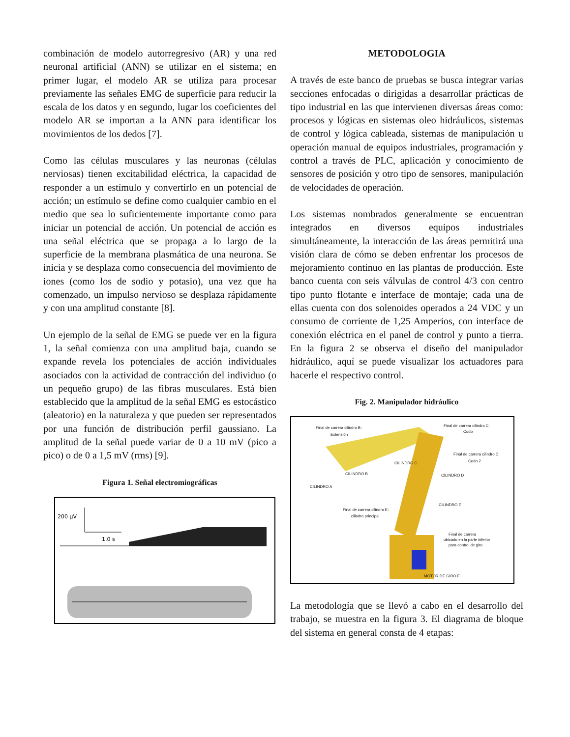combinación de modelo autorregresivo (AR) y una red neuronal artificial (ANN) se utilizar en el sistema; en primer lugar, el modelo AR se utiliza para procesar previamente las señales EMG de superficie para reducir la escala de los datos y en segundo, lugar los coeficientes del modelo AR se importan a la ANN para identificar los movimientos de los dedos [7].
Como las células musculares y las neuronas (células nerviosas) tienen excitabilidad eléctrica, la capacidad de responder a un estímulo y convertirlo en un potencial de acción; un estímulo se define como cualquier cambio en el medio que sea lo suficientemente importante como para iniciar un potencial de acción. Un potencial de acción es una señal eléctrica que se propaga a lo largo de la superficie de la membrana plasmática de una neurona. Se inicia y se desplaza como consecuencia del movimiento de iones (como los de sodio y potasio), una vez que ha comenzado, un impulso nervioso se desplaza rápidamente y con una amplitud constante [8].
Un ejemplo de la señal de EMG se puede ver en la figura 1, la señal comienza con una amplitud baja, cuando se expande revela los potenciales de acción individuales asociados con la actividad de contracción del individuo (o un pequeño grupo) de las fibras musculares. Está bien establecido que la amplitud de la señal EMG es estocástico (aleatorio) en la naturaleza y que pueden ser representados por una función de distribución perfil gaussiano. La amplitud de la señal puede variar de 0 a 10 mV (pico a pico) o de 0 a 1,5 mV (rms) [9].
Figura 1. Señal electromiográficas
200 µV
1.0 s
METODOLOGIA
A través de este banco de pruebas se busca integrar varias secciones enfocadas o dirigidas a desarrollar prácticas de tipo industrial en las que intervienen diversas áreas como: procesos y lógicas en sistemas oleo hidráulicos, sistemas de control y lógica cableada, sistemas de manipulación u operación manual de equipos industriales, programación y control a través de PLC, aplicación y conocimiento de sensores de posición y otro tipo de sensores, manipulación de velocidades de operación.
Los sistemas nombrados generalmente se encuentran integrados en diversos equipos industriales simultáneamente, la interacción de las áreas permitirá una visión clara de cómo se deben enfrentar los procesos de mejoramiento continuo en las plantas de producción. Este banco cuenta con seis válvulas de control 4/3 con centro tipo punto flotante e interface de montaje; cada una de ellas cuenta con dos solenoides operados a 24 VDC y un consumo de corriente de 1,25 Amperios, con interface de conexión eléctrica en el panel de control y punto a tierra. En la figura 2 se observa el diseño del manipulador hidráulico, aquí se puede visualizar los actuadores para hacerle el respectivo control.
Fig. 2. Manipulador hidráulico
Final de carrera cilindro B:
Extensión
Final de carrera cilindro C:
Codo
Final de carrera cilindro D:
Codo 2 CILINDRO C
CILINDRO B CILINDRO D
CILINDRO A
CILINDRO E
Final de carrera cilindro E:
cilindro principal
Final de carrera
ubicado en la parte inferior
para control de giro
MOTOR DE GIRO F
La metodología que se llevó a cabo en el desarrollo del trabajo, se muestra en la figura 3. El diagrama de bloque del sistema en general consta de 4 etapas: